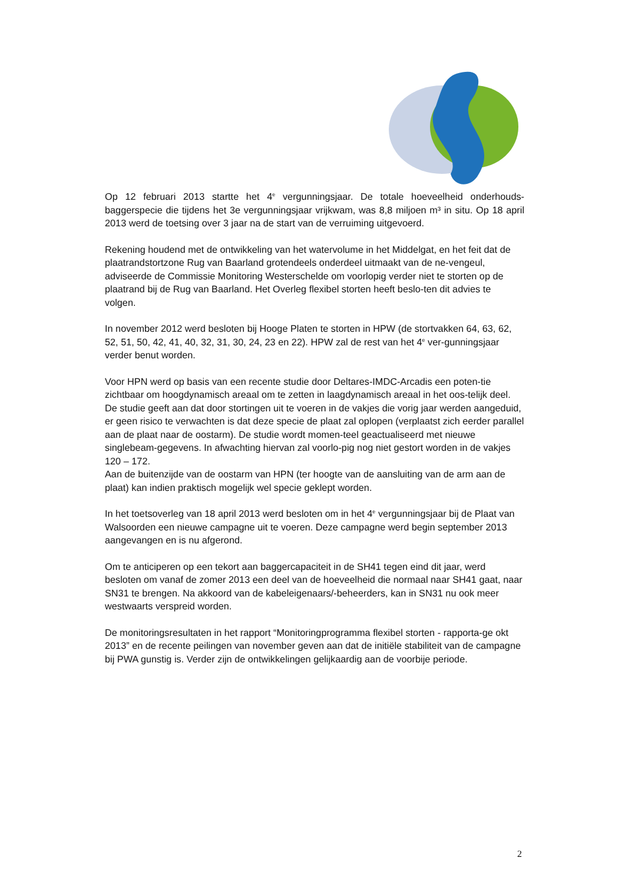Op 12 februari 2013 startte het 4<sup>e</sup> vergunningsjaar. De totale hoeveelheid onderhouds-baggerspecie die tijdens het 3e vergunningsjaar vrijkwam, was 8,8 miljoen m³ in situ. Op 18 april 2013 werd de toetsing over 3 jaar na de start van de verruiming uitgevoerd.
Rekening houdend met de ontwikkeling van het watervolume in het Middelgat, en het feit dat de plaatrandstortzone Rug van Baarland grotendeels onderdeel uitmaakt van de ne-vengeul, adviseerde de Commissie Monitoring Westerschelde om voorlopig verder niet te storten op de plaatrand bij de Rug van Baarland. Het Overleg flexibel storten heeft beslo-ten dit advies te volgen.
In november 2012 werd besloten bij Hooge Platen te storten in HPW (de stortvakken 64, 63, 62, 52, 51, 50, 42, 41, 40, 32, 31, 30, 24, 23 en 22). HPW zal de rest van het 4<sup>e</sup> ver-gunningsjaar verder benut worden.
Voor HPN werd op basis van een recente studie door Deltares-IMDC-Arcadis een poten-tie zichtbaar om hoogdynamisch areaal om te zetten in laagdynamisch areaal in het oos-telijk deel. De studie geeft aan dat door stortingen uit te voeren in de vakjes die vorig jaar werden aangeduid, er geen risico te verwachten is dat deze specie de plaat zal oplopen (verplaatst zich eerder parallel aan de plaat naar de oostarm). De studie wordt momen-teel geactualiseerd met nieuwe singlebeam-gegevens. In afwachting hiervan zal voorlo-pig nog niet gestort worden in de vakjes 120 – 172.
Aan de buitenzijde van de oostarm van HPN (ter hoogte van de aansluiting van de arm aan de plaat) kan indien praktisch mogelijk wel specie geklept worden.
In het toetsoverleg van 18 april 2013 werd besloten om in het 4<sup>e</sup> vergunningsjaar bij de Plaat van Walsoorden een nieuwe campagne uit te voeren. Deze campagne werd begin september 2013 aangevangen en is nu afgerond.
Om te anticiperen op een tekort aan baggercapaciteit in de SH41 tegen eind dit jaar, werd besloten om vanaf de zomer 2013 een deel van de hoeveelheid die normaal naar SH41 gaat, naar SN31 te brengen. Na akkoord van de kabeleigenaars/-beheerders, kan in SN31 nu ook meer westwaarts verspreid worden.
De monitoringsresultaten in het rapport “Monitoringprogramma flexibel storten - rapporta-ge okt 2013” en de recente peilingen van november geven aan dat de initiële stabiliteit van de campagne bij PWA gunstig is. Verder zijn de ontwikkelingen gelijkaardig aan de voorbije periode.
2